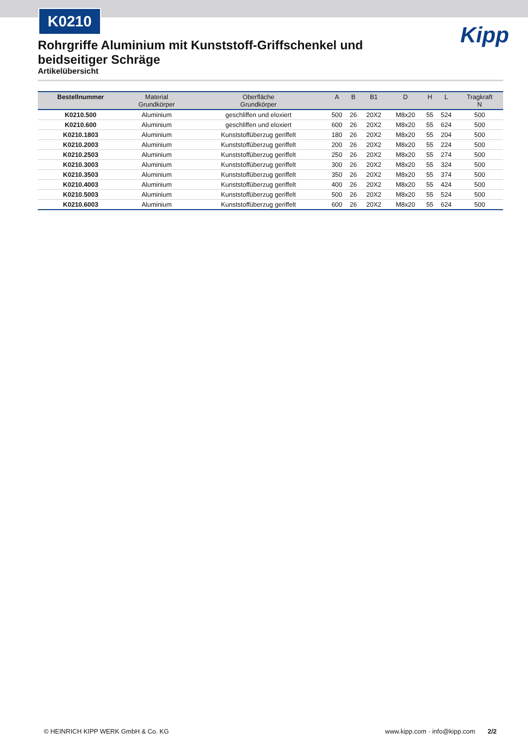K0210
Kipp
Rohrgriffe Aluminium mit Kunststoff-Griffschenkel und beidseitiger Schräge
Artikelübersicht
| Bestellnummer | Material Grundkörper | Oberfläche Grundkörper | A | B | B1 | D | H | L | Tragkraft N |
| --- | --- | --- | --- | --- | --- | --- | --- | --- | --- |
| K0210.500 | Aluminium | geschliffen und eloxiert | 500 | 26 | 20X2 | M8x20 | 55 | 524 | 500 |
| K0210.600 | Aluminium | geschliffen und eloxiert | 600 | 26 | 20X2 | M8x20 | 55 | 624 | 500 |
| K0210.1803 | Aluminium | Kunststoffüberzug geriffelt | 180 | 26 | 20X2 | M8x20 | 55 | 204 | 500 |
| K0210.2003 | Aluminium | Kunststoffüberzug geriffelt | 200 | 26 | 20X2 | M8x20 | 55 | 224 | 500 |
| K0210.2503 | Aluminium | Kunststoffüberzug geriffelt | 250 | 26 | 20X2 | M8x20 | 55 | 274 | 500 |
| K0210.3003 | Aluminium | Kunststoffüberzug geriffelt | 300 | 26 | 20X2 | M8x20 | 55 | 324 | 500 |
| K0210.3503 | Aluminium | Kunststoffüberzug geriffelt | 350 | 26 | 20X2 | M8x20 | 55 | 374 | 500 |
| K0210.4003 | Aluminium | Kunststoffüberzug geriffelt | 400 | 26 | 20X2 | M8x20 | 55 | 424 | 500 |
| K0210.5003 | Aluminium | Kunststoffüberzug geriffelt | 500 | 26 | 20X2 | M8x20 | 55 | 524 | 500 |
| K0210.6003 | Aluminium | Kunststoffüberzug geriffelt | 600 | 26 | 20X2 | M8x20 | 55 | 624 | 500 |
© HEINRICH KIPP WERK GmbH & Co. KG www.kipp.com · info@kipp.com 2/2